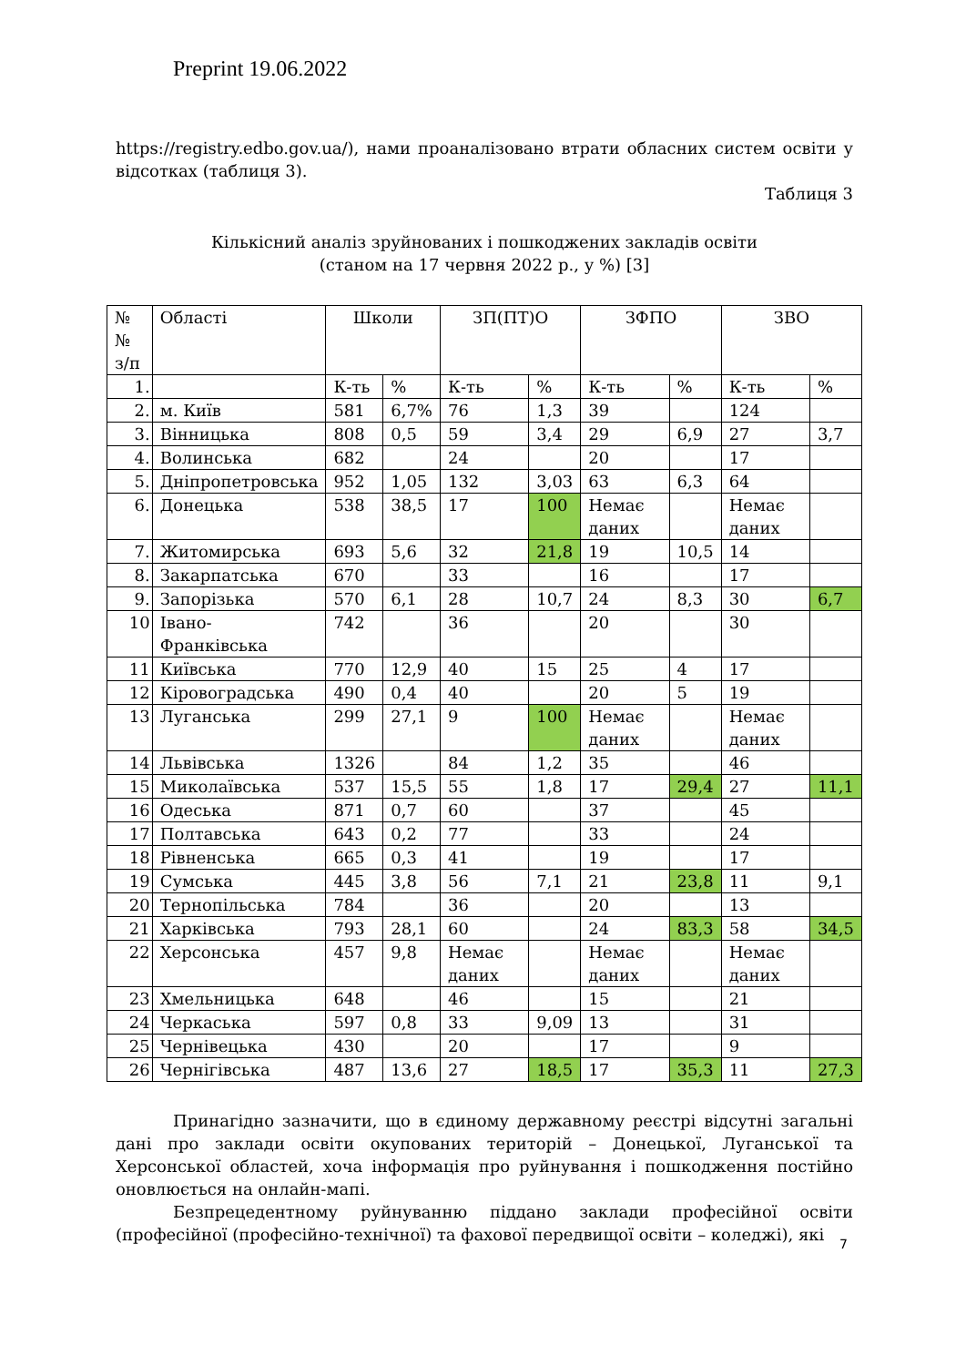Preprint 19.06.2022
https://registry.edbo.gov.ua/), нами проаналізовано втрати обласних систем освіти у відсотках (таблиця 3).
Таблиця 3
Кількісний аналіз зруйнованих і пошкоджених закладів освіти
(станом на 17 червня 2022 р., у %) [3]
| №№ з/п | Області | Школи | | ЗП(ПТ)О | | ЗФПО | | ЗВО | |
| --- | --- | --- | --- | --- | --- | --- | --- | --- | --- |
| 1. | | К-ть | % | К-ть | % | К-ть | % | К-ть | % |
| 2. | м. Київ | 581 | 6,7% | 76 | 1,3 | 39 | | 124 | |
| 3. | Вінницька | 808 | 0,5 | 59 | 3,4 | 29 | 6,9 | 27 | 3,7 |
| 4. | Волинська | 682 | | 24 | | 20 | | 17 | |
| 5. | Дніпропетровська | 952 | 1,05 | 132 | 3,03 | 63 | 6,3 | 64 | |
| 6. | Донецька | 538 | 38,5 | 17 | 100 | Немає даних | | Немає даних | |
| 7. | Житомирська | 693 | 5,6 | 32 | 21,8 | 19 | 10,5 | 14 | |
| 8. | Закарпатська | 670 | | 33 | | 16 | | 17 | |
| 9. | Запорізька | 570 | 6,1 | 28 | 10,7 | 24 | 8,3 | 30 | 6,7 |
| 10 | Івано- Франківська | 742 | | 36 | | 20 | | 30 | |
| 11 | Київська | 770 | 12,9 | 40 | 15 | 25 | 4 | 17 | |
| 12 | Кіровоградська | 490 | 0,4 | 40 | | 20 | 5 | 19 | |
| 13 | Луганська | 299 | 27,1 | 9 | 100 | Немає даних | | Немає даних | |
| 14 | Львівська | 1326 | | 84 | 1,2 | 35 | | 46 | |
| 15 | Миколаївська | 537 | 15,5 | 55 | 1,8 | 17 | 29,4 | 27 | 11,1 |
| 16 | Одеська | 871 | 0,7 | 60 | | 37 | | 45 | |
| 17 | Полтавська | 643 | 0,2 | 77 | | 33 | | 24 | |
| 18 | Рівненська | 665 | 0,3 | 41 | | 19 | | 17 | |
| 19 | Сумська | 445 | 3,8 | 56 | 7,1 | 21 | 23,8 | 11 | 9,1 |
| 20 | Тернопільська | 784 | | 36 | | 20 | | 13 | |
| 21 | Харківська | 793 | 28,1 | 60 | | 24 | 83,3 | 58 | 34,5 |
| 22 | Херсонська | 457 | 9,8 | Немає даних | | Немає даних | | Немає даних | |
| 23 | Хмельницька | 648 | | 46 | | 15 | | 21 | |
| 24 | Черкаська | 597 | 0,8 | 33 | 9,09 | 13 | | 31 | |
| 25 | Чернівецька | 430 | | 20 | | 17 | | 9 | |
| 26 | Чернігівська | 487 | 13,6 | 27 | 18,5 | 17 | 35,3 | 11 | 27,3 |
Принагідно зазначити, що в єдиному державному реєстрі відсутні загальні дані про заклади освіти окупованих територій – Донецької, Луганської та Херсонської областей, хоча інформація про руйнування і пошкодження постійно оновлюється на онлайн-мапі.
Безпрецедентному руйнуванню піддано заклади професійної освіти (професійної (професійно-технічної) та фахової передвищої освіти – коледжі), які
7